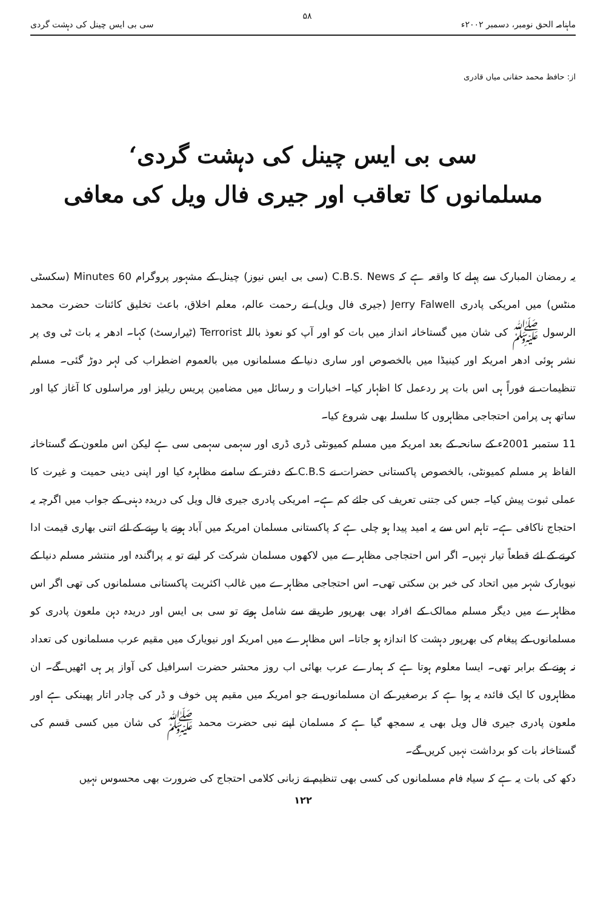ماہنامہ الحق نومبر، دسمبر ۲۰۰۲ء ۵۸ سی بی ایس چینل کی دہشت گردی
از: حافظ محمد حقانی میاں قادری
سی بی ایس چینل کی دہشت گردی‘
مسلمانوں کا تعاقب اور جیری فال ویل کی معافی
یہ رمضان المبارک سے پہلے کا واقعہ ہے کہ C.B.S. News (سی بی ایس نیوز) چینل کے مشہور پروگرام 60 Minutes (سکسٹی منٹس) میں امریکی پادری Jerry Falwell (جیری فال ویل) نے رحمت عالم، معلم اخلاق، باعث تخلیق کائنات حضرت محمد الرسول ﷺ کی شان میں گستاخانہ انداز میں بات کو اور آپ کو نعوذ باللہ Terrorist (ٹیرارسٹ) کہا۔ ادھر یہ بات ٹی وی پر نشر ہوئی ادھر امریکہ اور کینیڈا میں بالخصوص اور ساری دنیا کے مسلمانوں میں بالعموم اضطراب کی لہر دوڑ گئی۔ مسلم تنظیمات نے فوراً ہی اس بات پر ردعمل کا اظہار کیا۔ اخبارات و رسائل میں مضامین پریس ریلیز اور مراسلوں کا آغاز کیا اور ساتھ ہی پرامن احتجاجی مظاہروں کا سلسلہ بھی شروع کیا۔
11 ستمبر 2001ء کے سانحہ کے بعد امریکہ میں مسلم کمیونٹی ڈری ڈری اور سہمی سہمی سی ہے لیکن اس ملعون کے گستاخانہ الفاظ پر مسلم کمیونٹی، بالخصوص پاکستانی حضرات نے C.B.S کے دفتر کے سامنے مظاہرہ کیا اور اپنی دینی حمیت و غیرت کا عملی ثبوت پیش کیا۔ جس کی جتنی تعریف کی جائے کم ہے۔ امریکی پادری جیری فال ویل کی دریدہ دہنی کے جواب میں اگرچہ یہ احتجاج ناکافی ہے۔ تاہم اس سے یہ امید پیدا ہو چلی ہے کہ پاکستانی مسلمان امریکہ میں آباد ہونے یا رہنے کے لئے اتنی بھاری قیمت ادا کرنے کے لئے قطعاً تیار نہیں۔ اگر اس احتجاجی مظاہرے میں لاکھوں مسلمان شرکت کر لیتے تو یہ پراگندہ اور منتشر مسلم دنیا کے نیویارک شہر میں اتحاد کی خبر بن سکتی تھی۔ اس احتجاجی مظاہرے میں غالب اکثریت پاکستانی مسلمانوں کی تھی اگر اس مظاہرے میں دیگر مسلم ممالک کے افراد بھی بھرپور طریقے سے شامل ہوتے تو سی بی ایس اور دریدہ دہن ملعون پادری کو مسلمانوں کے پیغام کی بھرپور دہشت کا اندازہ ہو جاتا۔ اس مظاہرے میں امریکہ اور نیویارک میں مقیم عرب مسلمانوں کی تعداد نہ ہونے کے برابر تھی۔ ایسا معلوم ہوتا ہے کہ ہمارے عرب بھائی اب روز محشر حضرت اسرافیل کی آواز پر ہی اٹھیں گے۔ ان مظاہروں کا ایک فائدہ یہ ہوا ہے کہ برصغیر کے ان مسلمانوں نے جو امریکہ میں مقیم ہیں خوف و ڈر کی چادر اتار پھینکی ہے اور ملعون پادری جیری فال ویل بھی یہ سمجھ گیا ہے کہ مسلمان اپنے نبی حضرت محمد ﷺ کی شان میں کسی قسم کی گستاخانہ بات کو برداشت نہیں کریں گے۔
دکھ کی بات یہ ہے کہ سیاہ فام مسلمانوں کی کسی بھی تنظیم نے زبانی کلامی احتجاج کی ضرورت بھی محسوس نہیں
۱۲۲